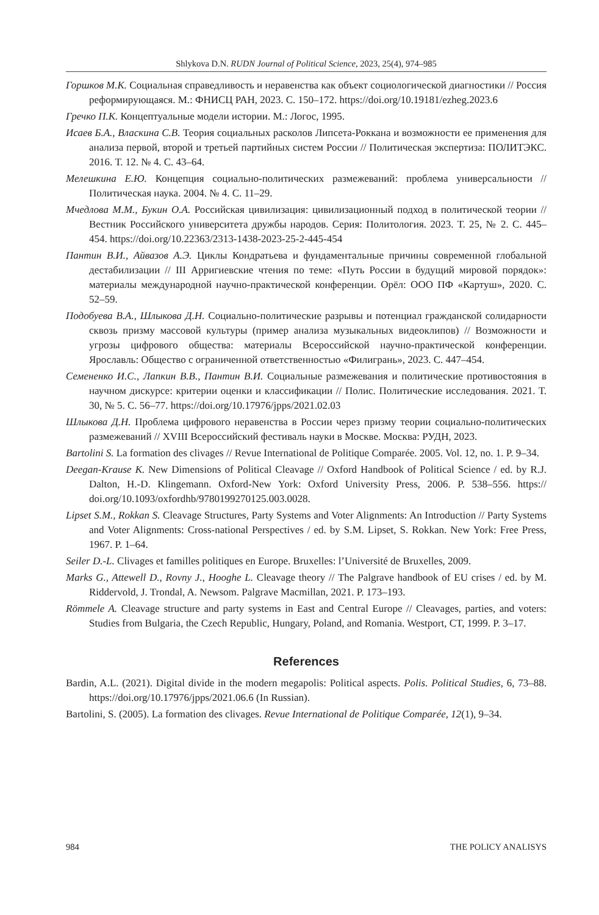Shlykova D.N. RUDN Journal of Political Science, 2023, 25(4), 974–985
Горшков М.К. Социальная справедливость и неравенства как объект социологической диагностики // Россия реформирующаяся. М.: ФНИСЦ РАН, 2023. С. 150–172. https://doi.org/10.19181/ezheg.2023.6
Гречко П.К. Концептуальные модели истории. М.: Логос, 1995.
Исаев Б.А., Власкина С.В. Теория социальных расколов Липсета-Роккана и возможности ее применения для анализа первой, второй и третьей партийных систем России // Политическая экспертиза: ПОЛИТЭКС. 2016. Т. 12. № 4. С. 43–64.
Мелешкина Е.Ю. Концепция социально-политических размежеваний: проблема универсальности // Политическая наука. 2004. № 4. С. 11–29.
Мчедлова М.М., Букин О.А. Российская цивилизация: цивилизационный подход в политической теории // Вестник Российского университета дружбы народов. Серия: Политология. 2023. Т. 25, № 2. С. 445–454. https://doi.org/10.22363/2313-1438-2023-25-2-445-454
Пантин В.И., Айвазов А.Э. Циклы Кондратьева и фундаментальные причины современной глобальной дестабилизации // III Арригиевские чтения по теме: «Путь России в будущий мировой порядок»: материалы международной научно-практической конференции. Орёл: ООО ПФ «Картуш», 2020. С. 52–59.
Подобуева В.А., Шлыкова Д.Н. Социально-политические разрывы и потенциал гражданской солидарности сквозь призму массовой культуры (пример анализа музыкальных видеоклипов) // Возможности и угрозы цифрового общества: материалы Всероссийской научно-практической конференции. Ярославль: Общество с ограниченной ответственностью «Филигрань», 2023. С. 447–454.
Семененко И.С., Лапкин В.В., Пантин В.И. Социальные размежевания и политические противостояния в научном дискурсе: критерии оценки и классификации // Полис. Политические исследования. 2021. Т. 30, № 5. С. 56–77. https://doi.org/10.17976/jpps/2021.02.03
Шлыкова Д.Н. Проблема цифрового неравенства в России через призму теории социально-политических размежеваний // XVIII Всероссийский фестиваль науки в Москве. Москва: РУДН, 2023.
Bartolini S. La formation des clivages // Revue International de Politique Comparée. 2005. Vol. 12, no. 1. P. 9–34.
Deegan-Krause K. New Dimensions of Political Cleavage // Oxford Handbook of Political Science / ed. by R.J. Dalton, H.-D. Klingemann. Oxford-New York: Oxford University Press, 2006. P. 538–556. https:// doi.org/10.1093/oxfordhb/9780199270125.003.0028.
Lipset S.M., Rokkan S. Cleavage Structures, Party Systems and Voter Alignments: An Introduction // Party Systems and Voter Alignments: Cross-national Perspectives / ed. by S.M. Lipset, S. Rokkan. New York: Free Press, 1967. P. 1–64.
Seiler D.-L. Clivages et familles politiques en Europe. Bruxelles: l’Université de Bruxelles, 2009.
Marks G., Attewell D., Rovny J., Hooghe L. Cleavage theory // The Palgrave handbook of EU crises / ed. by M. Riddervold, J. Trondal, A. Newsom. Palgrave Macmillan, 2021. P. 173–193.
Römmele A. Cleavage structure and party systems in East and Central Europe // Cleavages, parties, and voters: Studies from Bulgaria, the Czech Republic, Hungary, Poland, and Romania. Westport, CT, 1999. P. 3–17.
References
Bardin, A.L. (2021). Digital divide in the modern megapolis: Political aspects. Polis. Political Studies, 6, 73–88. https://doi.org/10.17976/jpps/2021.06.6 (In Russian).
Bartolini, S. (2005). La formation des clivages. Revue International de Politique Comparée, 12(1), 9–34.
984 THE POLICY ANALISYS